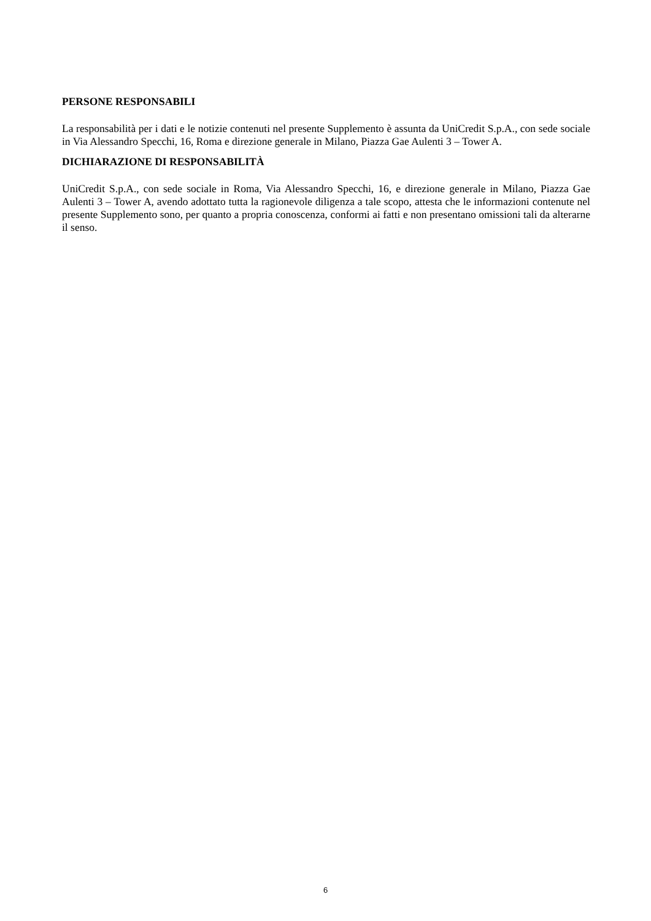PERSONE RESPONSABILI
La responsabilità per i dati e le notizie contenuti nel presente Supplemento è assunta da UniCredit S.p.A., con sede sociale in Via Alessandro Specchi, 16, Roma e direzione generale in Milano, Piazza Gae Aulenti 3 – Tower A.
DICHIARAZIONE DI RESPONSABILITÀ
UniCredit S.p.A., con sede sociale in Roma, Via Alessandro Specchi, 16, e direzione generale in Milano, Piazza Gae Aulenti 3 – Tower A, avendo adottato tutta la ragionevole diligenza a tale scopo, attesta che le informazioni contenute nel presente Supplemento sono, per quanto a propria conoscenza, conformi ai fatti e non presentano omissioni tali da alterarne il senso.
6